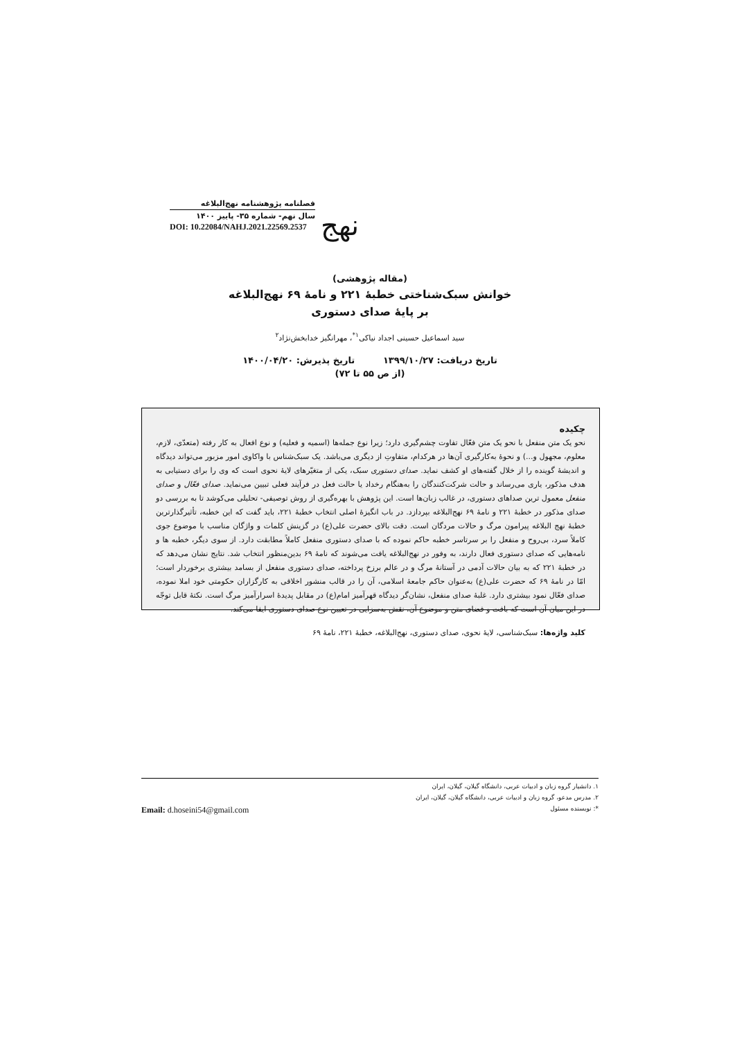نهج
فصلنامه پژوهشنامه نهج‌البلاغه
سال نهم- شماره ۳۵- پاییز ۱۴۰۰
DOI: 10.22084/NAHJ.2021.22569.2537
(مقاله پژوهشی)
خوانش سبک‌شناختی خطبهٔ ۲۲۱ و نامهٔ ۶۹ نهج‌البلاغه
بر پایهٔ صدای دستوری
سید اسماعیل حسینی اجداد نیاکی<sup>۱*</sup>، مهرانگیز خدابخش‌نژاد<sup>۲</sup>
تاریخ دریافت: ۱۳۹۹/۱۰/۲۷ تاریخ پذیرش: ۱۴۰۰/۰۴/۲۰
(از ص ۵۵ تا ۷۲)
چکیده
نحو یک متن منفعل با نحو یک متن فعّال تفاوت چشم‌گیری دارد؛ زیرا نوع جمله‌ها (اسمیه و فعلیه) و نوع افعال به کار رفته (متعدّی، لازم، معلوم، مجهول و...) و نحوهٔ به‌کارگیری آن‌ها در هرکدام، متفاوتِ از دیگری می‌باشد. یک سبک‌شناس با واکاوی امور مزبور می‌تواند دیدگاه و اندیشهٔ گوینده را از خلال گفته‌های او کشف نماید. صدای دستوری سبک، یکی از متغیّرهای لایهٔ نحوی است که وی را برای دستیابی به هدف مذکور، یاری می‌رساند و حالت شرکت‌کنندگان را به‌هنگام رخداد یا حالت فعل در فرآیند فعلی تبیین می‌نماید. صدای فعّال و صدای منفعل معمول ترین صداهای دستوری، در غالب زبان‌ها است. این پژوهش با بهره‌گیری از روش توصیفی- تحلیلی می‌کوشد تا به بررسی دو صدای مذکور در خطبهٔ ۲۲۱ و نامهٔ ۶۹ نهج‌البلاغه بپردازد. در باب انگیزهٔ اصلی انتخاب خطبهٔ ۲۲۱، باید گفت که این خطبه، تأثیرگذارترین خطبهٔ نهج البلاغه پیرامون مرگ و حالات مردگان است. دقت بالای حضرت علی(ع) در گزینش کلمات و واژگان مناسب با موضوع جوی کاملاً سرد، بی‌روح و منفعل را بر سرتاسر خطبه حاکم نموده که با صدای دستوری منفعل کاملاً مطابقت دارد. از سوی دیگر، خطبه ها و نامه‌هایی که صدای دستوری فعال دارند، به وفور در نهج‌البلاغه یافت می‌شوند که نامهٔ ۶۹ بدین‌منظور انتخاب شد. نتایج نشان می‌دهد که در خطبهٔ ۲۲۱ که به بیان حالات آدمی در آستانهٔ مرگ و در عالم برزخ پرداخته، صدای دستوری منفعل از بسامد بیشتری برخوردار است؛ امّا در نامهٔ ۶۹ که حضرت علی(ع) به‌عنوان حاکم جامعهٔ اسلامی، آن را در قالب منشور اخلاقی به کارگزاران حکومتی خود املا نموده، صدای فعّال نمود بیشتری دارد. غلبهٔ صدای منفعل، نشان‌گر دیدگاه قهرآمیز امام(ع) در مقابل پدیدهٔ اسرارآمیز مرگ است. نکتهٔ قابل توجّه در این میان آن است که بافت و فضای متن و موضوع آن، نقش به‌سزایی در تعیین نوع صدای دستوری ایفا می‌کند.
کلید واژه‌ها: سبک‌شناسی، لایهٔ نحوی، صدای دستوری، نهج‌البلاغه، خطبهٔ ۲۲۱، نامهٔ ۶۹
۱. دانشیار گروه زبان و ادبیات عربی، دانشگاه گیلان، گیلان، ایران
۲. مدرس مدعو، گروه زبان و ادبیات عربی، دانشگاه گیلان، گیلان، ایران
Email: d.hoseini54@gmail.com *: نویسنده مسئول